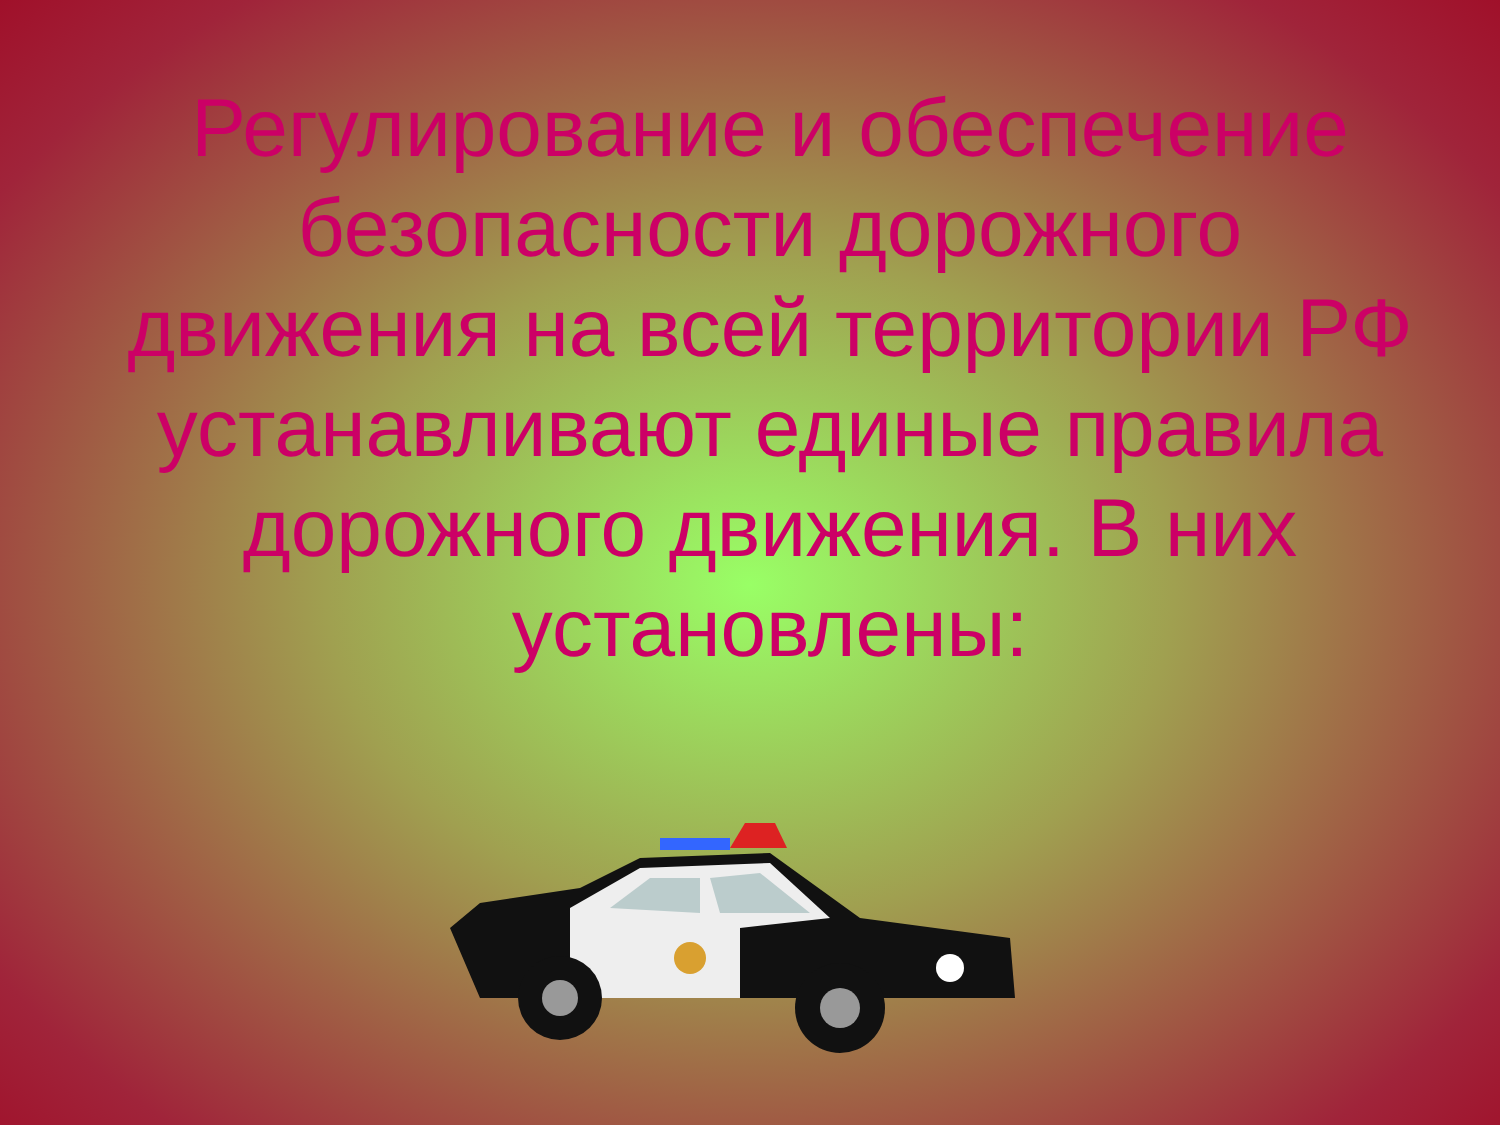Регулирование и обеспечение безопасности дорожного движения на всей территории РФ устанавливают единые правила дорожного движения. В них установлены: